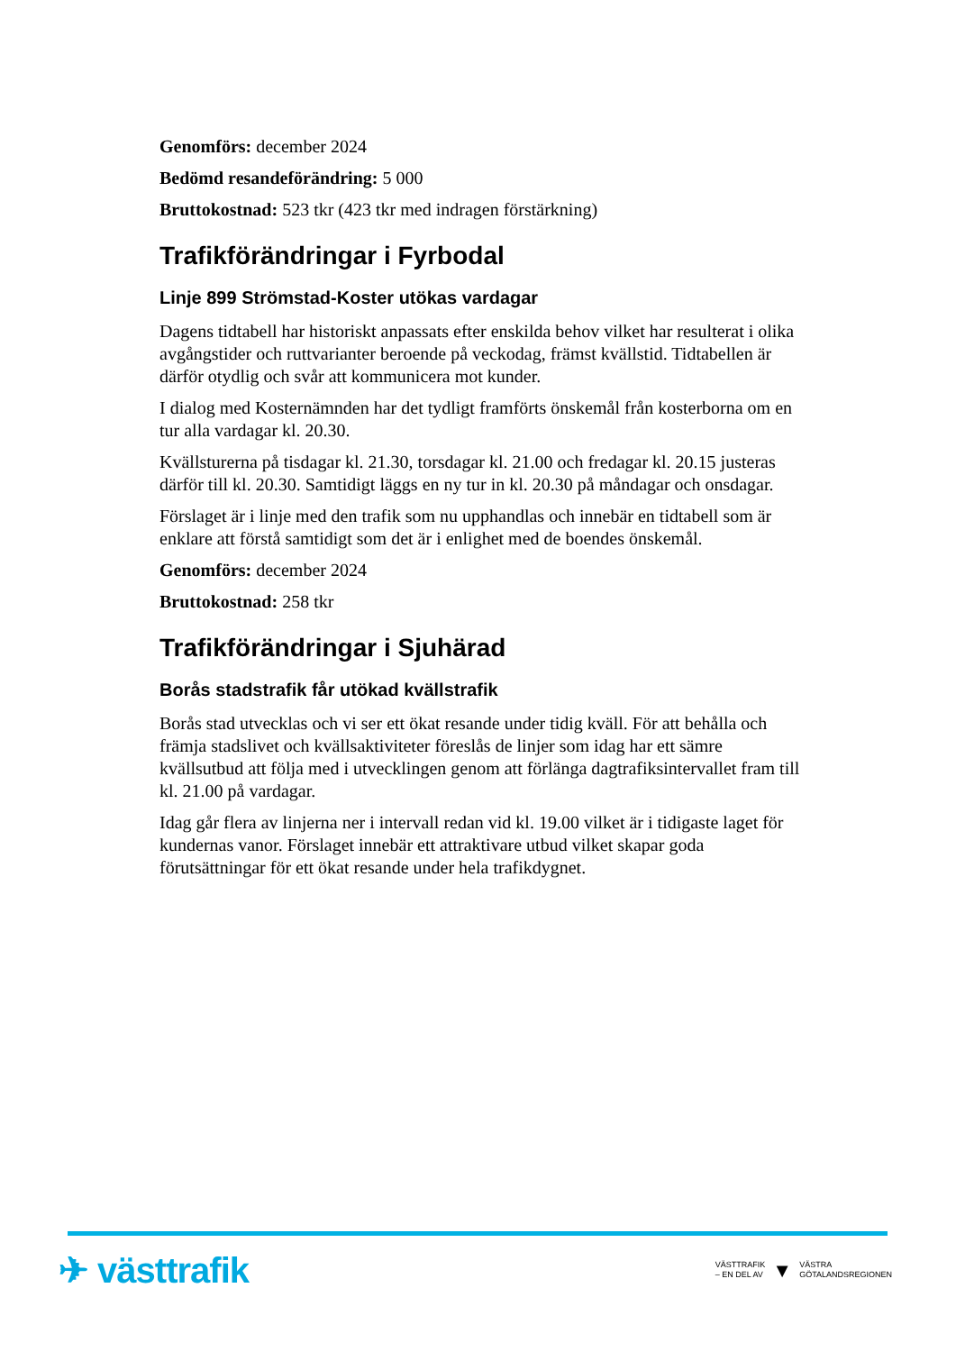Genomförs: december 2024
Bedömd resandeförändring: 5 000
Bruttokostnad: 523 tkr (423 tkr med indragen förstärkning)
Trafikförändringar i Fyrbodal
Linje 899 Strömstad-Koster utökas vardagar
Dagens tidtabell har historiskt anpassats efter enskilda behov vilket har resulterat i olika avgångstider och ruttvarianter beroende på veckodag, främst kvällstid. Tidtabellen är därför otydlig och svår att kommunicera mot kunder.
I dialog med Kosternämnden har det tydligt framförts önskemål från kosterborna om en tur alla vardagar kl. 20.30.
Kvällsturerna på tisdagar kl. 21.30, torsdagar kl. 21.00 och fredagar kl. 20.15 justeras därför till kl. 20.30. Samtidigt läggs en ny tur in kl. 20.30 på måndagar och onsdagar.
Förslaget är i linje med den trafik som nu upphandlas och innebär en tidtabell som är enklare att förstå samtidigt som det är i enlighet med de boendes önskemål.
Genomförs: december 2024
Bruttokostnad: 258 tkr
Trafikförändringar i Sjuhärad
Borås stadstrafik får utökad kvällstrafik
Borås stad utvecklas och vi ser ett ökat resande under tidig kväll. För att behålla och främja stadslivet och kvällsaktiviteter föreslås de linjer som idag har ett sämre kvällsutbud att följa med i utvecklingen genom att förlänga dagtrafiksintervallet fram till kl. 21.00 på vardagar.
Idag går flera av linjerna ner i intervall redan vid kl. 19.00 vilket är i tidigaste laget för kundernas vanor. Förslaget innebär ett attraktivare utbud vilket skapar goda förutsättningar för ett ökat resande under hela trafikdygnet.
✈ västtrafik
VÄSTTRAFIK
– EN DEL AV
▼
VÄSTRA
GÖTALANDSREGIONEN